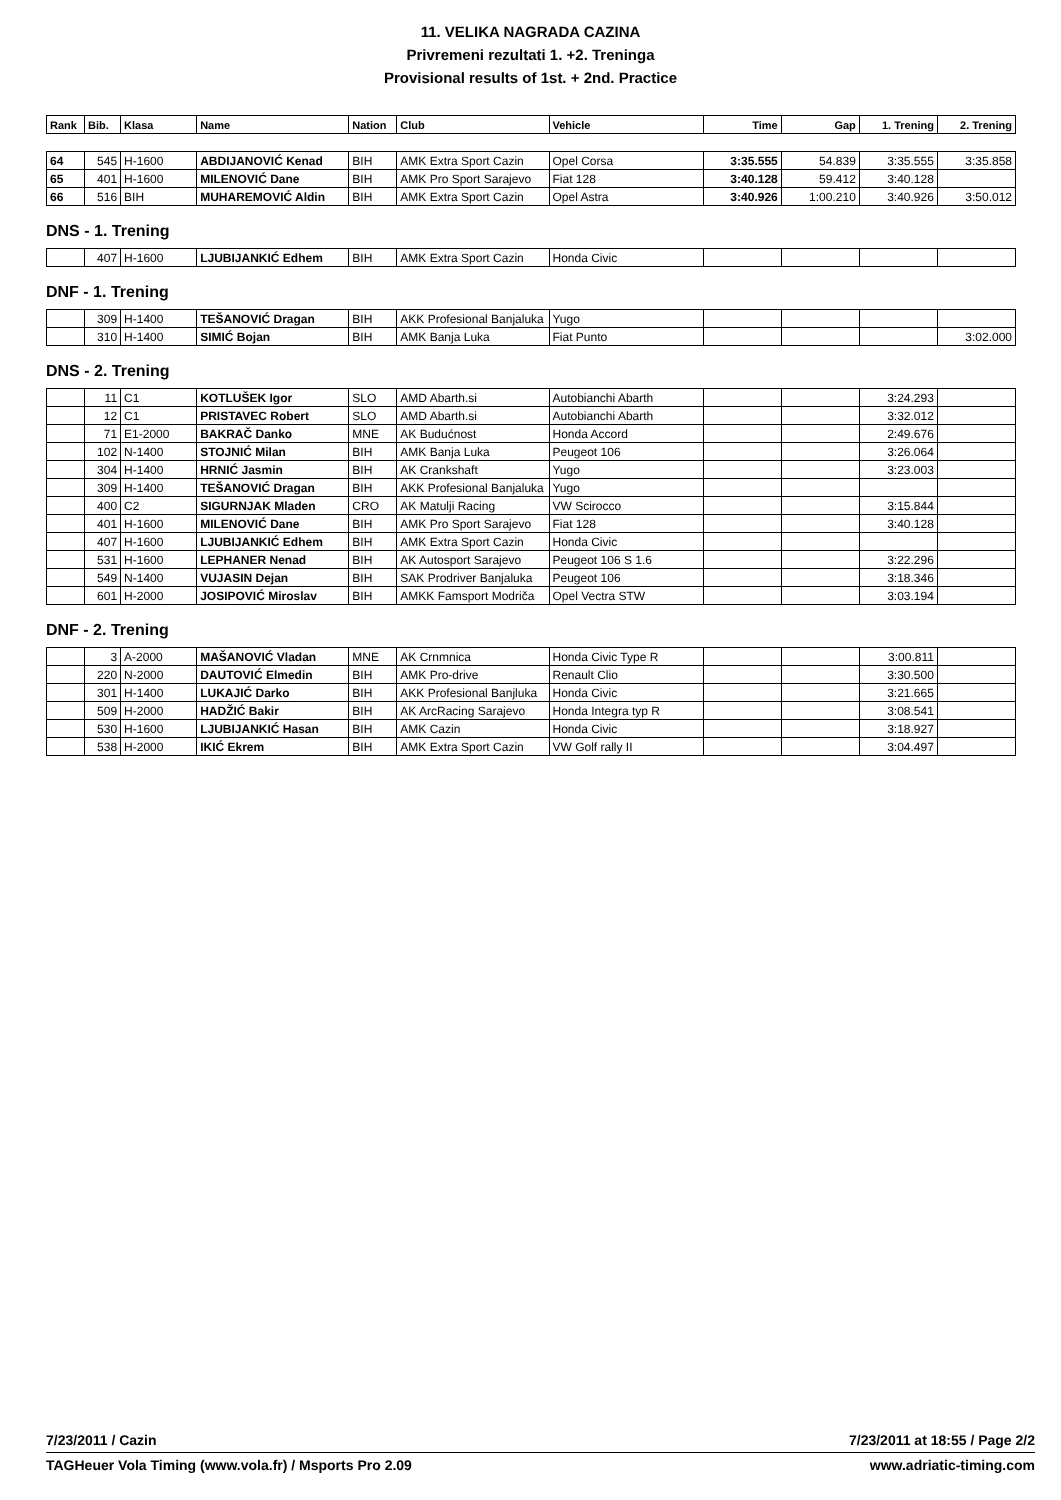11. VELIKA NAGRADA CAZINA
Privremeni rezultati 1. +2. Treninga
Provisional results of 1st. + 2nd. Practice
| Rank | Bib. | Klasa | Name | Nation | Club | Vehicle | Time | Gap | 1. Trening | 2. Trening |
| --- | --- | --- | --- | --- | --- | --- | --- | --- | --- | --- |
| 64 | 545 | H-1600 | ABDIJANOVIĆ Kenad | BIH | AMK Extra Sport Cazin | Opel Corsa | 3:35.555 | 54.839 | 3:35.555 | 3:35.858 |
| 65 | 401 | H-1600 | MILENOVIĆ Dane | BIH | AMK Pro Sport Sarajevo | Fiat 128 | 3:40.128 | 59.412 | 3:40.128 | |
| 66 | 516 | BIH | MUHAREMOVIĆ Aldin | BIH | AMK Extra Sport Cazin | Opel Astra | 3:40.926 | 1:00.210 | 3:40.926 | 3:50.012 |
DNS - 1. Trening
| | 407 | H-1600 | LJUBIJANKIĆ Edhem | BIH | AMK Extra Sport Cazin | Honda Civic | | | | |
DNF - 1. Trening
| | 309 | H-1400 | TEŠANOVIĆ Dragan | BIH | AKK Profesional Banjaluka | Yugo | | | | |
| | 310 | H-1400 | SIMIĆ Bojan | BIH | AMK Banja Luka | Fiat Punto | | | | 3:02.000 |
DNS - 2. Trening
| | 11 | C1 | KOTLUŠEK Igor | SLO | AMD Abarth.si | Autobianchi Abarth | | | 3:24.293 | |
| | 12 | C1 | PRISTAVEC Robert | SLO | AMD Abarth.si | Autobianchi Abarth | | | 3:32.012 | |
| | 71 | E1-2000 | BAKRAČ Danko | MNE | AK Budućnost | Honda Accord | | | 2:49.676 | |
| | 102 | N-1400 | STOJNIĆ Milan | BIH | AMK Banja Luka | Peugeot 106 | | | 3:26.064 | |
| | 304 | H-1400 | HRNIĆ Jasmin | BIH | AK Crankshaft | Yugo | | | 3:23.003 | |
| | 309 | H-1400 | TEŠANOVIĆ Dragan | BIH | AKK Profesional Banjaluka | Yugo | | | | |
| | 400 | C2 | SIGURNJAK Mladen | CRO | AK Matulji Racing | VW Scirocco | | | 3:15.844 | |
| | 401 | H-1600 | MILENOVIĆ Dane | BIH | AMK Pro Sport Sarajevo | Fiat 128 | | | 3:40.128 | |
| | 407 | H-1600 | LJUBIJANKIĆ Edhem | BIH | AMK Extra Sport Cazin | Honda Civic | | | | |
| | 531 | H-1600 | LEPHANER Nenad | BIH | AK Autosport Sarajevo | Peugeot 106 S 1.6 | | | 3:22.296 | |
| | 549 | N-1400 | VUJASIN Dejan | BIH | SAK Prodriver Banjaluka | Peugeot 106 | | | 3:18.346 | |
| | 601 | H-2000 | JOSIPOVIĆ Miroslav | BIH | AMKK Famsport Modriča | Opel Vectra STW | | | 3:03.194 | |
DNF - 2. Trening
| | 3 | A-2000 | MAŠANOVIĆ Vladan | MNE | AK Crnmnica | Honda Civic Type R | | | 3:00.811 | |
| | 220 | N-2000 | DAUTOVIĆ Elmedin | BIH | AMK Pro-drive | Renault Clio | | | 3:30.500 | |
| | 301 | H-1400 | LUKAJIĆ Darko | BIH | AKK Profesional Banjluka | Honda Civic | | | 3:21.665 | |
| | 509 | H-2000 | HADŽIĆ Bakir | BIH | AK ArcRacing Sarajevo | Honda Integra typ R | | | 3:08.541 | |
| | 530 | H-1600 | LJUBIJANKIĆ Hasan | BIH | AMK Cazin | Honda Civic | | | 3:18.927 | |
| | 538 | H-2000 | IKIĆ Ekrem | BIH | AMK Extra Sport Cazin | VW Golf rally II | | | 3:04.497 | |
7/23/2011 / Cazin 7/23/2011 at 18:55 / Page 2/2
TAGHeuer Vola Timing (www.vola.fr) / Msports Pro 2.09 www.adriatic-timing.com